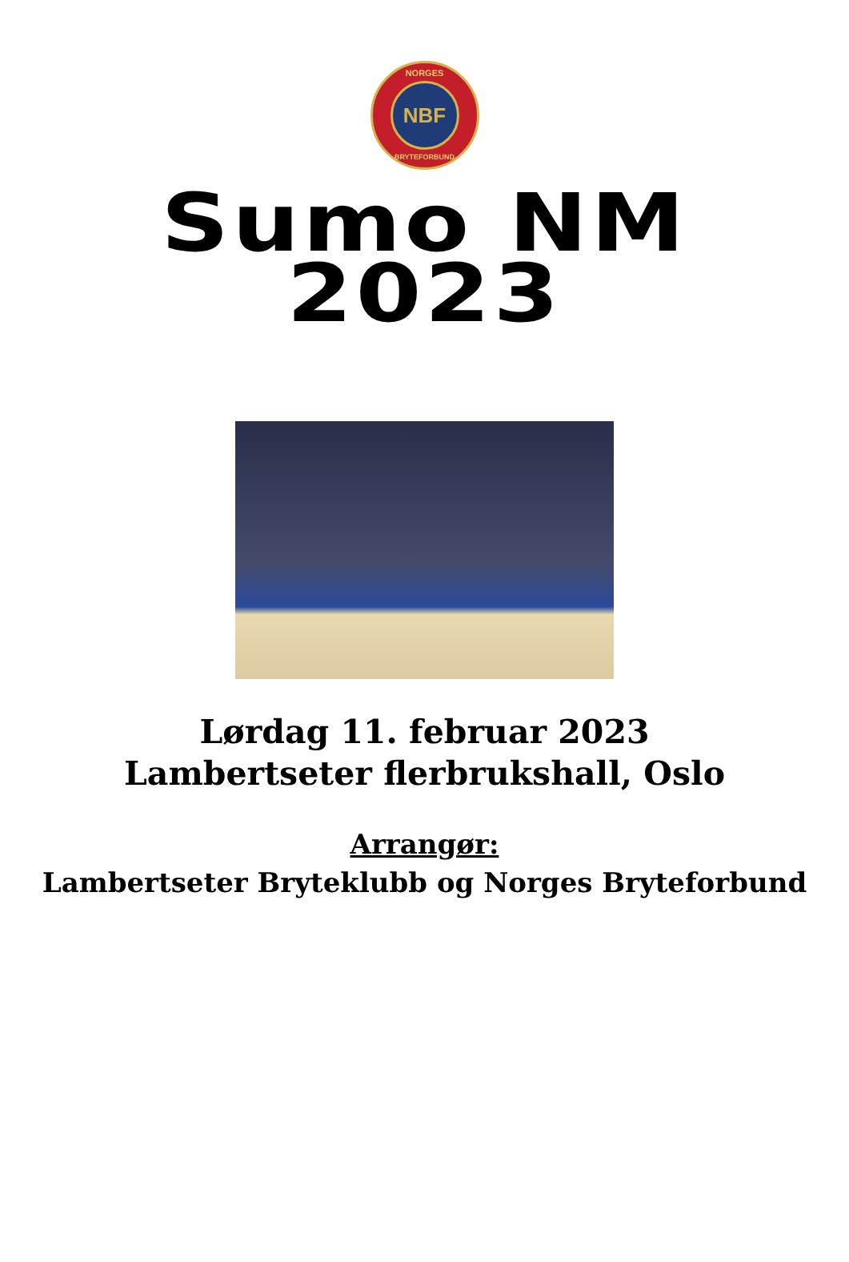NORGES
NBF
BRYTEFORBUND
Sumo NM
2023
Lørdag 11. februar 2023
Lambertseter flerbrukshall, Oslo
Arrangør:
Lambertseter Bryteklubb og Norges Bryteforbund